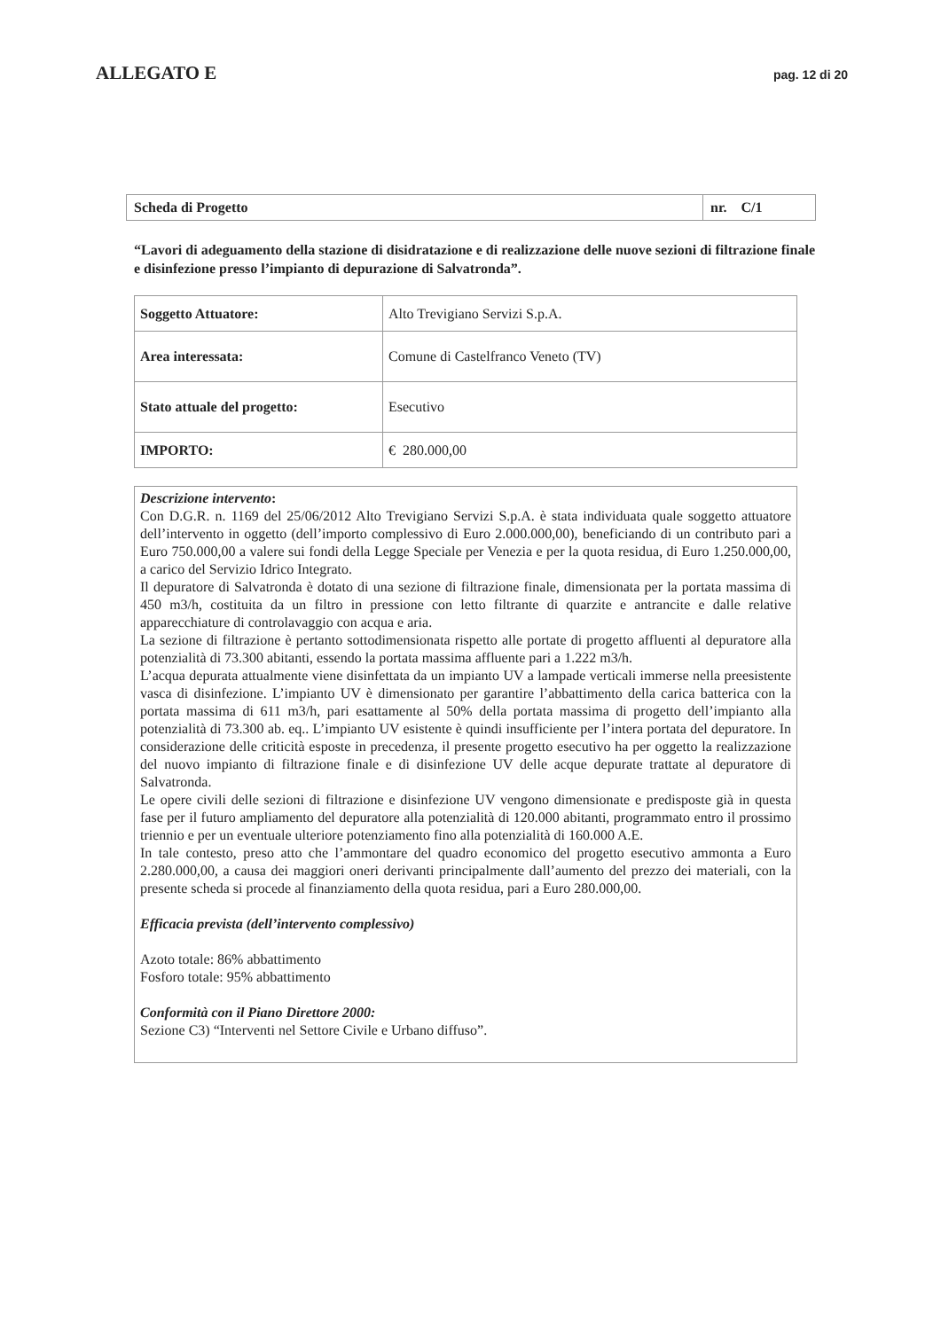ALLEGATO E pag. 12 di 20
| Scheda di Progetto | nr. C/1 |
“Lavori di adeguamento della stazione di disidratazione e di realizzazione delle nuove sezioni di filtrazione finale e disinfezione presso l’impianto di depurazione di Salvatronda”.
| Soggetto Attuatore: | Alto Trevigiano Servizi S.p.A. |
| Area interessata: | Comune di Castelfranco Veneto (TV) |
| Stato attuale del progetto: | Esecutivo |
| IMPORTO: | € 280.000,00 |
Descrizione intervento:
Con D.G.R. n. 1169 del 25/06/2012 Alto Trevigiano Servizi S.p.A. è stata individuata quale soggetto attuatore dell’intervento in oggetto (dell’importo complessivo di Euro 2.000.000,00), beneficiando di un contributo pari a Euro 750.000,00 a valere sui fondi della Legge Speciale per Venezia e per la quota residua, di Euro 1.250.000,00, a carico del Servizio Idrico Integrato.
Il depuratore di Salvatronda è dotato di una sezione di filtrazione finale, dimensionata per la portata massima di 450 m3/h, costituita da un filtro in pressione con letto filtrante di quarzite e antrancite e dalle relative apparecchiature di controlavaggio con acqua e aria.
La sezione di filtrazione è pertanto sottodimensionata rispetto alle portate di progetto affluenti al depuratore alla potenzialità di 73.300 abitanti, essendo la portata massima affluente pari a 1.222 m3/h.
L’acqua depurata attualmente viene disinfettata da un impianto UV a lampade verticali immerse nella preesistente vasca di disinfezione. L’impianto UV è dimensionato per garantire l’abbattimento della carica batterica con la portata massima di 611 m3/h, pari esattamente al 50% della portata massima di progetto dell’impianto alla potenzialità di 73.300 ab. eq.. L’impianto UV esistente è quindi insufficiente per l’intera portata del depuratore. In considerazione delle criticità esposte in precedenza, il presente progetto esecutivo ha per oggetto la realizzazione del nuovo impianto di filtrazione finale e di disinfezione UV delle acque depurate trattate al depuratore di Salvatronda.
Le opere civili delle sezioni di filtrazione e disinfezione UV vengono dimensionate e predisposte già in questa fase per il futuro ampliamento del depuratore alla potenzialità di 120.000 abitanti, programmato entro il prossimo triennio e per un eventuale ulteriore potenziamento fino alla potenzialità di 160.000 A.E.
In tale contesto, preso atto che l’ammontare del quadro economico del progetto esecutivo ammonta a Euro 2.280.000,00, a causa dei maggiori oneri derivanti principalmente dall’aumento del prezzo dei materiali, con la presente scheda si procede al finanziamento della quota residua, pari a Euro 280.000,00.
Efficacia prevista (dell’intervento complessivo)
Azoto totale: 86% abbattimento
Fosforo totale: 95% abbattimento
Conformità con il Piano Direttore 2000:
Sezione C3) “Interventi nel Settore Civile e Urbano diffuso”.